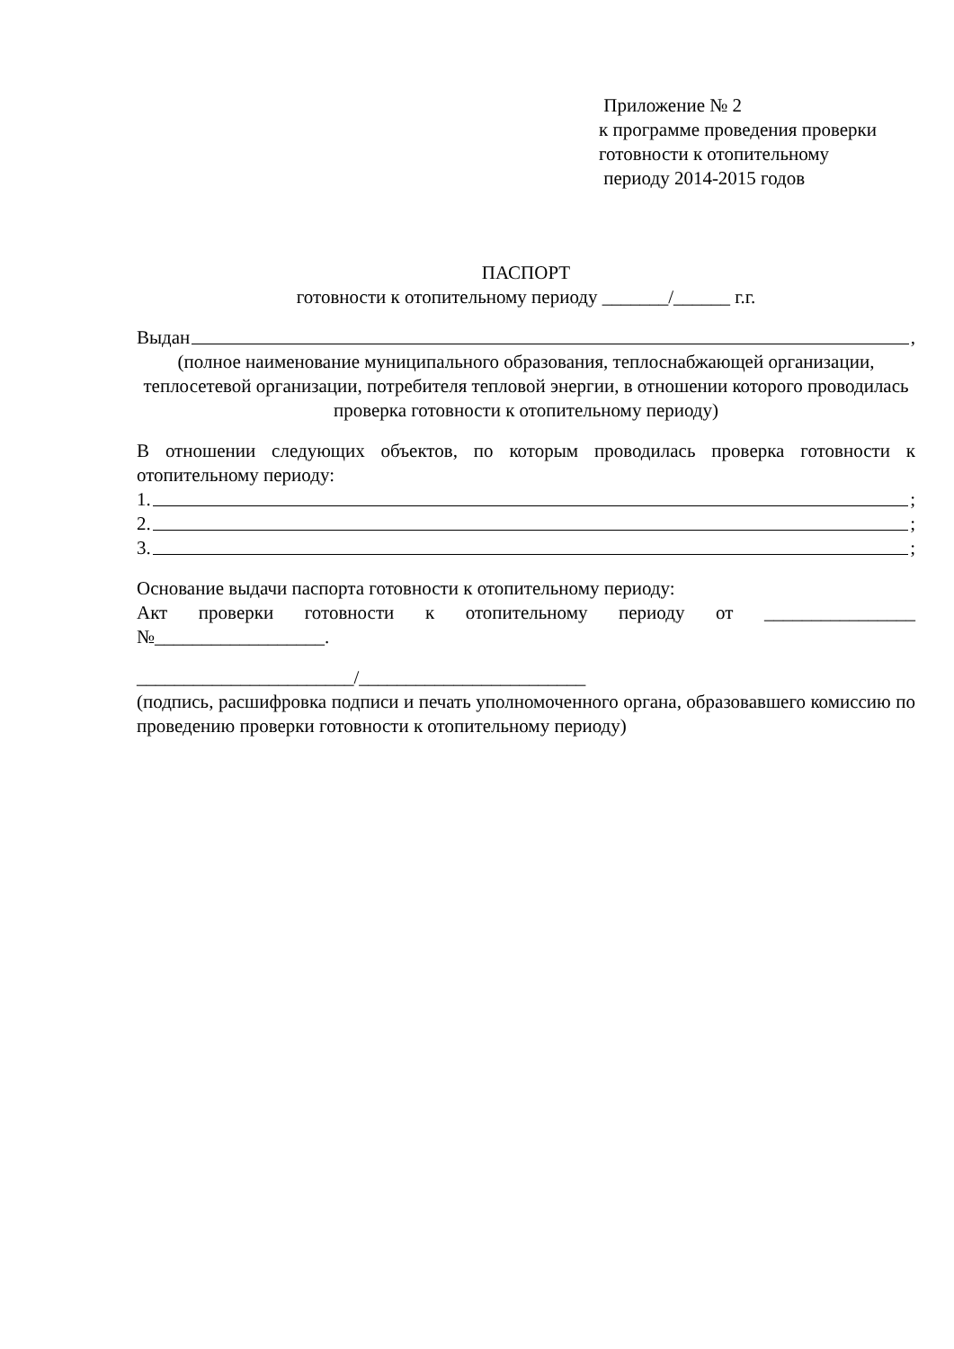Приложение № 2
к программе проведения проверки
готовности к отопительному
периоду 2014-2015 годов
ПАСПОРТ
готовности к отопительному периоду _______/______ г.г.
Выдан ,
(полное наименование муниципального образования, теплоснабжающей организации, теплосетевой организации, потребителя тепловой энергии, в отношении которого проводилась проверка готовности к отопительному периоду)
В отношении следующих объектов, по которым проводилась проверка готовности к отопительному периоду:
1. ;
2. ;
3. ;
Основание выдачи паспорта готовности к отопительному периоду:
Акт проверки готовности к отопительному периоду от ________________ №__________________.
_______________________/________________________
(подпись, расшифровка подписи и печать уполномоченного органа, образовавшего комиссию по проведению проверки готовности к отопительному периоду)